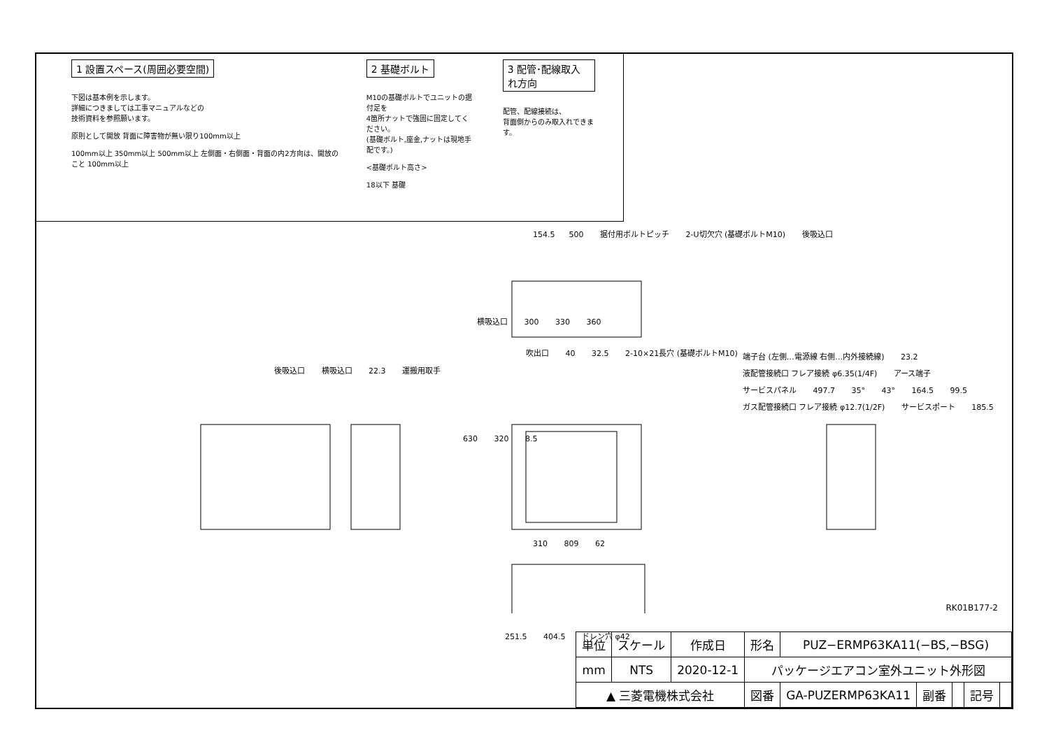1 設置スペース(周囲必要空間)
下図は基本例を示します。
詳細につきましては工事マニュアルなどの
技術資料を参照願います。
原則として開放 背面に障害物が無い限り100mm以上
100mm以上 350mm以上 500mm以上 左側面・右側面・背面の内2方向は、開放のこと 100mm以上
2 基礎ボルト
M10の基礎ボルトでユニットの据付足を
4箇所ナットで強固に固定してください。
(基礎ボルト,座金,ナットは現地手配です。)
<基礎ボルト高さ>
18以下 基礎
3 配管･配線取入れ方向
配管、配線接続は、
背面側からのみ取入れできます。
154.5 500 据付用ボルトピッチ 2-U切欠穴 (基礎ボルトM10) 後吸込口
横吸込口 300 330 360
吹出口 40 32.5 2-10×21長穴 (基礎ボルトM10)
後吸込口 横吸込口 22.3 運搬用取手
端子台 (左側…電源線 右側…内外接続線) 23.2 液配管接続口 フレア接続 φ6.35(1/4F) アース端子 サービスパネル 497.7 35° 43° 164.5 99.5 ガス配管接続口 フレア接続 φ12.7(1/2F) サービスポート 185.5
630 320 8.5
310 809 62
251.5 404.5 ドレン穴 φ42
RK01B177-2
| 単位 | スケール | 作成日 | 形名 | PUZ−ERMP63KA11(−BS,−BSG) | | | | |
| mm | NTS | 2020-12-1 | パッケージエアコン室外ユニット外形図 | | | | | |
| ▲ 三菱電機株式会社 | | | 図番 | GA-PUZERMP63KA11 | 副番 | | 記号 | |